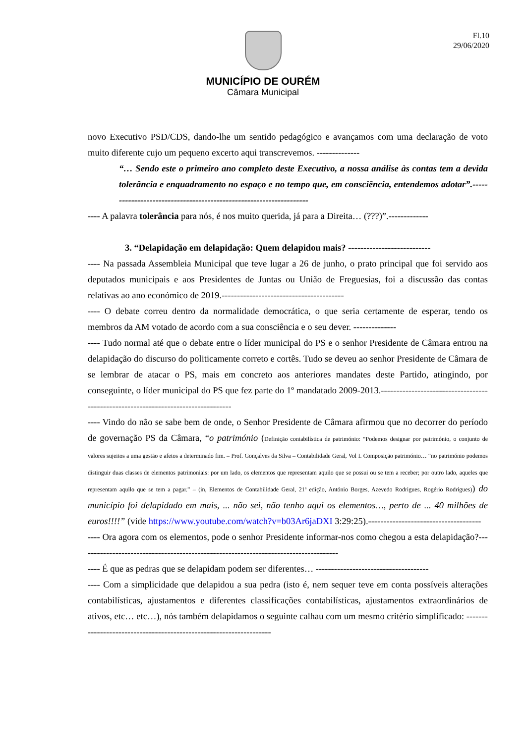Fl.10
29/06/2020
MUNICÍPIO DE OURÉM
Câmara Municipal
novo Executivo PSD/CDS, dando-lhe um sentido pedagógico e avançamos com uma declaração de voto muito diferente cujo um pequeno excerto aqui transcrevemos. --------------
“… Sendo este o primeiro ano completo deste Executivo, a nossa análise às contas tem a devida tolerância e enquadramento no espaço e no tempo que, em consciência, entendemos adotar”.-------------------------------------------------------------------
---- A palavra tolerância para nós, é nos muito querida, já para a Direita… (???)”.-------------
3. “Delapidação em delapidação: Quem delapidou mais? ---------------------------
---- Na passada Assembleia Municipal que teve lugar a 26 de junho, o prato principal que foi servido aos deputados municipais e aos Presidentes de Juntas ou União de Freguesias, foi a discussão das contas relativas ao ano económico de 2019.----------------------------------------
---- O debate correu dentro da normalidade democrática, o que seria certamente de esperar, tendo os membros da AM votado de acordo com a sua consciência e o seu dever. --------------
---- Tudo normal até que o debate entre o líder municipal do PS e o senhor Presidente de Câmara entrou na delapidação do discurso do politicamente correto e cortês. Tudo se deveu ao senhor Presidente de Câmara de se lembrar de atacar o PS, mais em concreto aos anteriores mandates deste Partido, atingindo, por conseguinte, o líder municipal do PS que fez parte do 1º mandatado 2009-2013.----------------------------------------------------------------------------------
---- Vindo do não se sabe bem de onde, o Senhor Presidente de Câmara afirmou que no decorrer do período de governação PS da Câmara, “o património (Definição contabilística de património: “Podemos designar por património, o conjunto de valores sujeitos a uma gestão e afetos a determinado fim. – Prof. Gonçalves da Silva – Contabilidade Geral, Vol I. Composição património… “no património podemos distinguir duas classes de elementos patrimoniais: por um lado, os elementos que representam aquilo que se possui ou se tem a receber; por outro lado, aqueles que representam aquilo que se tem a pagar.” – (in, Elementos de Contabilidade Geral, 21ª edição, António Borges, Azevedo Rodrigues, Rogério Rodrigues)) do município foi delapidado em mais, ... não sei, não tenho aqui os elementos…, perto de ... 40 milhões de euros!!!!” (vide https://www.youtube.com/watch?v=b03Ar6jaDXI 3:29:25).-------------------------------------
---- Ora agora com os elementos, pode o senhor Presidente informar-nos como chegou a esta delapidação?-------------------------------------------------------------------------------------
---- É que as pedras que se delapidam podem ser diferentes… -------------------------------------
---- Com a simplicidade que delapidou a sua pedra (isto é, nem sequer teve em conta possíveis alterações contabilísticas, ajustamentos e diferentes classificações contabilísticas, ajustamentos extraordinários de ativos, etc… etc…), nós também delapidamos o seguinte calhau com um mesmo critério simplificado: -------------------------------------------------------------------